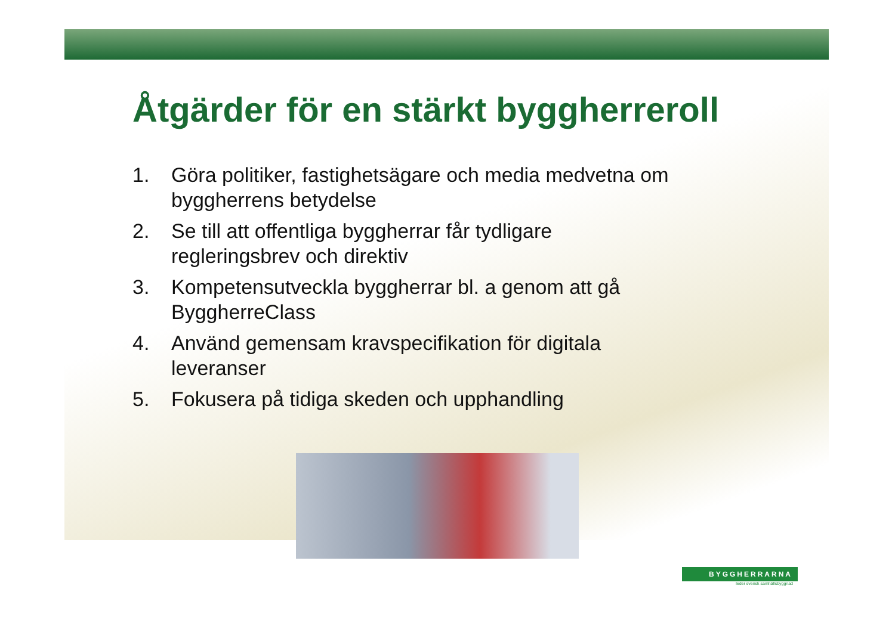Åtgärder för en stärkt byggherreroll
1. Göra politiker, fastighetsägare och media medvetna om byggherrens betydelse
2. Se till att offentliga byggherrar får tydligare regleringsbrev och direktiv
3. Kompetensutveckla byggherrar bl. a genom att gå ByggherreClass
4. Använd gemensam kravspecifikation för digitala leveranser
5. Fokusera på tidiga skeden och upphandling
BYGGHERRARNA
leder svensk samhällsbyggnad